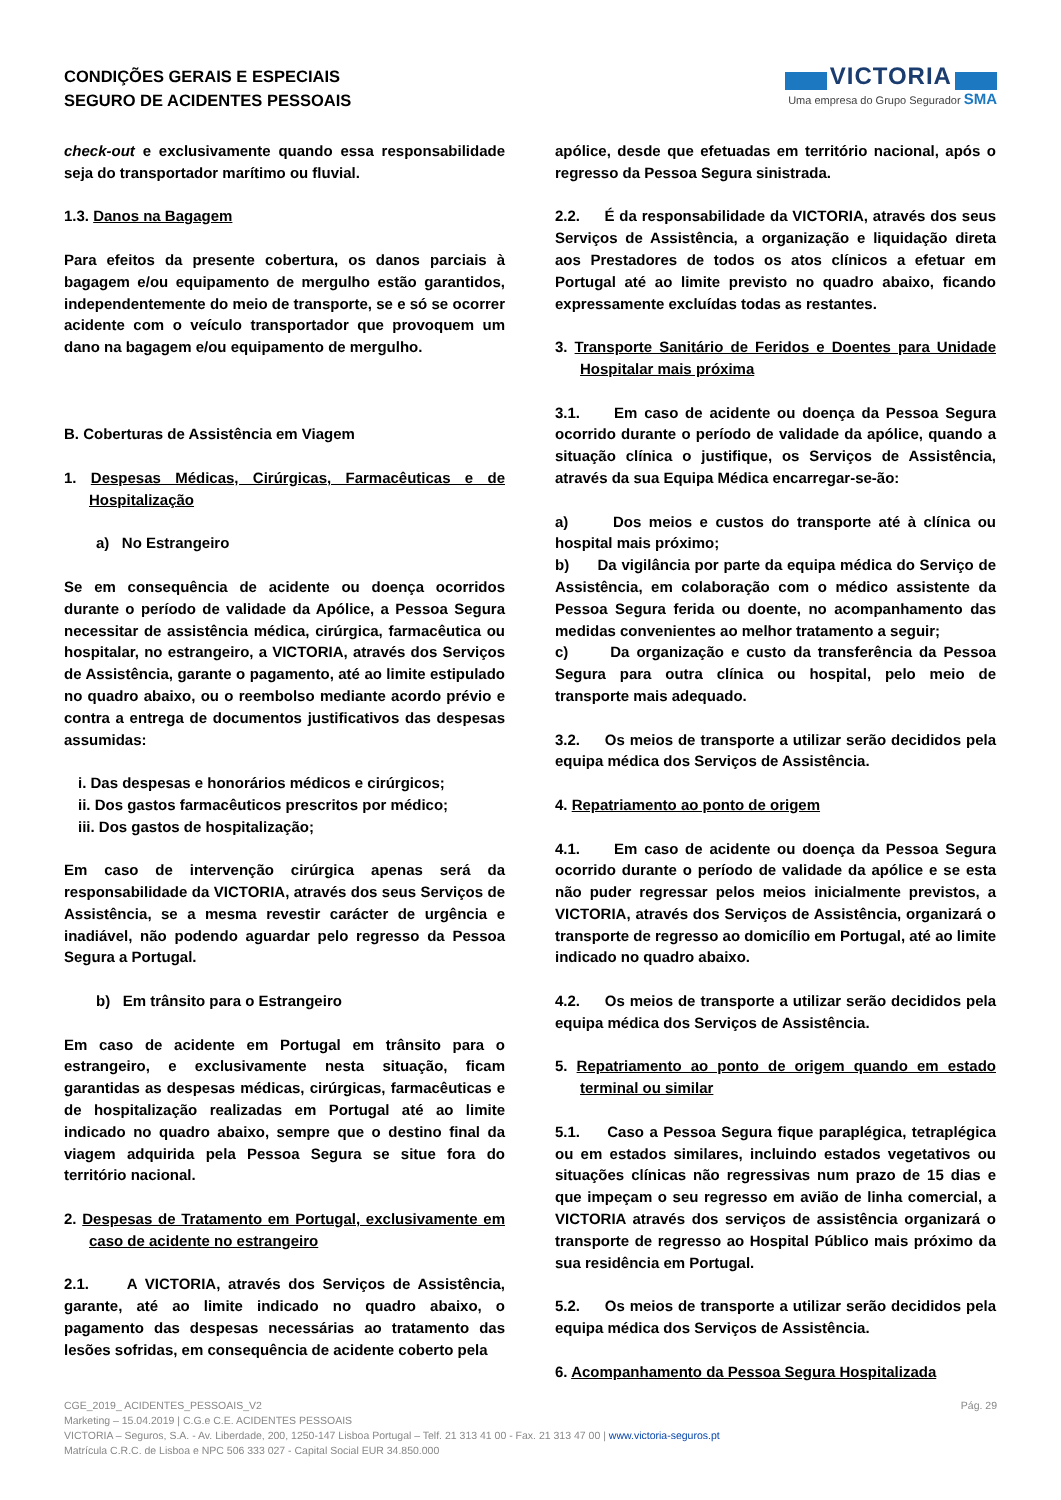CONDIÇÕES GERAIS E ESPECIAIS
SEGURO DE ACIDENTES PESSOAIS
VICTORIA
Uma empresa do Grupo Segurador SMA
check-out e exclusivamente quando essa responsabilidade seja do transportador marítimo ou fluvial.
1.3. Danos na Bagagem
Para efeitos da presente cobertura, os danos parciais à bagagem e/ou equipamento de mergulho estão garantidos, independentemente do meio de transporte, se e só se ocorrer acidente com o veículo transportador que provoquem um dano na bagagem e/ou equipamento de mergulho.
B. Coberturas de Assistência em Viagem
1. Despesas Médicas, Cirúrgicas, Farmacêuticas e de Hospitalização
a) No Estrangeiro
Se em consequência de acidente ou doença ocorridos durante o período de validade da Apólice, a Pessoa Segura necessitar de assistência médica, cirúrgica, farmacêutica ou hospitalar, no estrangeiro, a VICTORIA, através dos Serviços de Assistência, garante o pagamento, até ao limite estipulado no quadro abaixo, ou o reembolso mediante acordo prévio e contra a entrega de documentos justificativos das despesas assumidas:
i. Das despesas e honorários médicos e cirúrgicos;
ii. Dos gastos farmacêuticos prescritos por médico;
iii. Dos gastos de hospitalização;
Em caso de intervenção cirúrgica apenas será da responsabilidade da VICTORIA, através dos seus Serviços de Assistência, se a mesma revestir carácter de urgência e inadiável, não podendo aguardar pelo regresso da Pessoa Segura a Portugal.
b) Em trânsito para o Estrangeiro
Em caso de acidente em Portugal em trânsito para o estrangeiro, e exclusivamente nesta situação, ficam garantidas as despesas médicas, cirúrgicas, farmacêuticas e de hospitalização realizadas em Portugal até ao limite indicado no quadro abaixo, sempre que o destino final da viagem adquirida pela Pessoa Segura se situe fora do território nacional.
2. Despesas de Tratamento em Portugal, exclusivamente em caso de acidente no estrangeiro
2.1. A VICTORIA, através dos Serviços de Assistência, garante, até ao limite indicado no quadro abaixo, o pagamento das despesas necessárias ao tratamento das lesões sofridas, em consequência de acidente coberto pela
apólice, desde que efetuadas em território nacional, após o regresso da Pessoa Segura sinistrada.
2.2. É da responsabilidade da VICTORIA, através dos seus Serviços de Assistência, a organização e liquidação direta aos Prestadores de todos os atos clínicos a efetuar em Portugal até ao limite previsto no quadro abaixo, ficando expressamente excluídas todas as restantes.
3. Transporte Sanitário de Feridos e Doentes para Unidade Hospitalar mais próxima
3.1. Em caso de acidente ou doença da Pessoa Segura ocorrido durante o período de validade da apólice, quando a situação clínica o justifique, os Serviços de Assistência, através da sua Equipa Médica encarregar-se-ão:
a) Dos meios e custos do transporte até à clínica ou hospital mais próximo;
b) Da vigilância por parte da equipa médica do Serviço de Assistência, em colaboração com o médico assistente da Pessoa Segura ferida ou doente, no acompanhamento das medidas convenientes ao melhor tratamento a seguir;
c) Da organização e custo da transferência da Pessoa Segura para outra clínica ou hospital, pelo meio de transporte mais adequado.
3.2. Os meios de transporte a utilizar serão decididos pela equipa médica dos Serviços de Assistência.
4. Repatriamento ao ponto de origem
4.1. Em caso de acidente ou doença da Pessoa Segura ocorrido durante o período de validade da apólice e se esta não puder regressar pelos meios inicialmente previstos, a VICTORIA, através dos Serviços de Assistência, organizará o transporte de regresso ao domicílio em Portugal, até ao limite indicado no quadro abaixo.
4.2. Os meios de transporte a utilizar serão decididos pela equipa médica dos Serviços de Assistência.
5. Repatriamento ao ponto de origem quando em estado terminal ou similar
5.1. Caso a Pessoa Segura fique paraplégica, tetraplégica ou em estados similares, incluindo estados vegetativos ou situações clínicas não regressivas num prazo de 15 dias e que impeçam o seu regresso em avião de linha comercial, a VICTORIA através dos serviços de assistência organizará o transporte de regresso ao Hospital Público mais próximo da sua residência em Portugal.
5.2. Os meios de transporte a utilizar serão decididos pela equipa médica dos Serviços de Assistência.
6. Acompanhamento da Pessoa Segura Hospitalizada
CGE_2019_ ACIDENTES_PESSOAIS_V2 Pág. 29
Marketing – 15.04.2019 | C.G.e C.E. ACIDENTES PESSOAIS
VICTORIA – Seguros, S.A. - Av. Liberdade, 200, 1250-147 Lisboa Portugal – Telf. 21 313 41 00 - Fax. 21 313 47 00 | www.victoria-seguros.pt
Matrícula C.R.C. de Lisboa e NPC 506 333 027 - Capital Social EUR 34.850.000